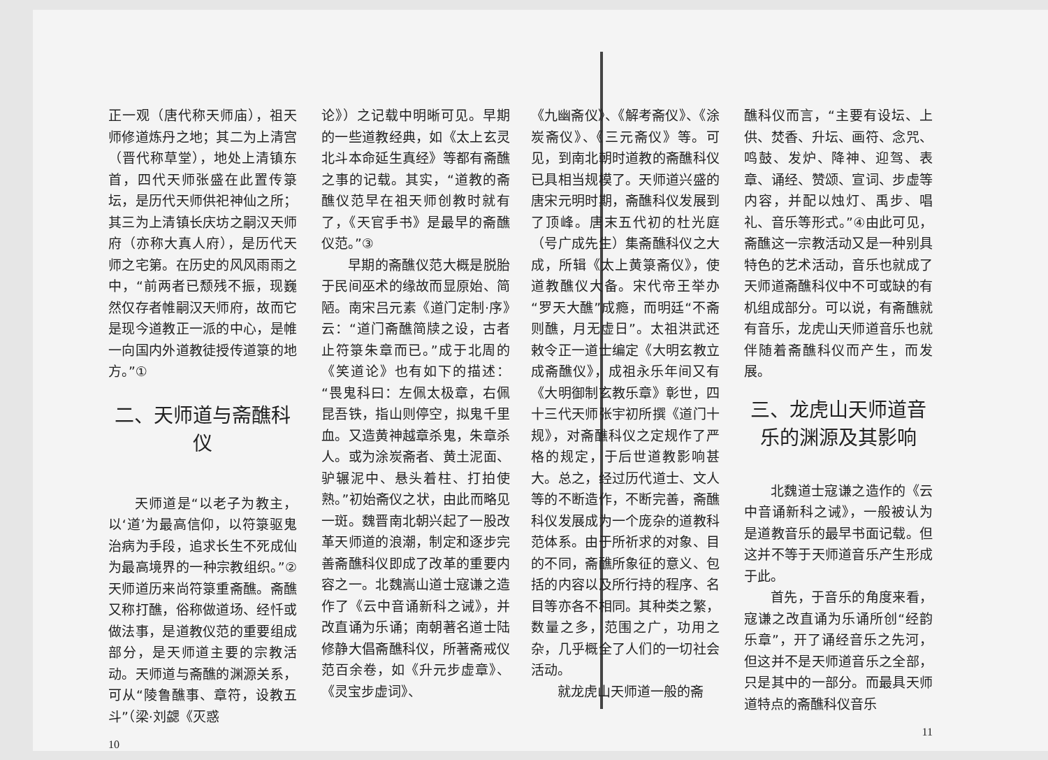正一观（唐代称天师庙），祖天师修道炼丹之地；其二为上清宫（晋代称草堂），地处上清镇东首，四代天师张盛在此置传箓坛，是历代天师供祀神仙之所；其三为上清镇长庆坊之嗣汉天师府（亦称大真人府），是历代天师之宅第。在历史的风风雨雨之中，“前两者已颓残不振，现巍然仅存者帷嗣汉天师府，故而它是现今道教正一派的中心，是帷一向国内外道教徒授传道箓的地方。”①
二、天师道与斋醮科仪
天师道是“以老子为教主，以‘道’为最高信仰，以符箓驱鬼治病为手段，追求长生不死成仙为最高境界的一种宗教组织。”②天师道历来尚符箓重斋醮。斋醮又称打醮，俗称做道场、经忏或做法事，是道教仪范的重要组成部分，是天师道主要的宗教活动。天师道与斋醮的渊源关系，可从“陵鲁醮事、章符，设教五斗”（梁·刘勰《灭惑
10
论》）之记载中明晰可见。早期的一些道教经典，如《太上玄灵北斗本命延生真经》等都有斋醮之事的记载。其实，“道教的斋醮仪范早在祖天师创教时就有了，《天官手书》是最早的斋醮仪范。”③
早期的斋醮仪范大概是脱胎于民间巫术的缘故而显原始、简陋。南宋吕元素《道门定制·序》云：“道门斋醮简牍之设，古者止符箓朱章而已。”成于北周的《笑道论》也有如下的描述：“畏鬼科曰：左佩太极章，右佩昆吾铁，指山则停空，拟鬼千里血。又造黄神越章杀鬼，朱章杀人。或为涂炭斋者、黄土泥面、驴辗泥中、悬头着柱、打拍使熟。”初始斋仪之状，由此而略见一斑。魏晋南北朝兴起了一股改革天师道的浪潮，制定和逐步完善斋醮科仪即成了改革的重要内容之一。北魏嵩山道士寇谦之造作了《云中音诵新科之诫》，并改直诵为乐诵；南朝著名道士陆修静大倡斋醮科仪，所著斋戒仪范百余卷，如《升元步虚章》、《灵宝步虚词》、
《九幽斋仪》、《解考斋仪》、《涂炭斋仪》、《三元斋仪》等。可见，到南北朝时道教的斋醮科仪已具相当规模了。天师道兴盛的唐宋元明时期，斋醮科仪发展到了顶峰。唐末五代初的杜光庭（号广成先生）集斋醮科仪之大成，所辑《太上黄箓斋仪》，使道教醮仪大备。宋代帝王举办“罗天大醮”成瘾，而明廷“不斋则醮，月无虚日”。太祖洪武还敕令正一道士编定《大明玄教立成斋醮仪》，成祖永乐年间又有《大明御制玄教乐章》彰世，四十三代天师张宇初所撰《道门十规》，对斋醮科仪之定规作了严格的规定，于后世道教影响甚大。总之，经过历代道士、文人等的不断造作，不断完善，斋醮科仪发展成为一个庞杂的道教科范体系。由于所祈求的对象、目的不同，斋醮所象征的意义、包括的内容以及所行持的程序、名目等亦各不相同。其种类之繁，数量之多，范围之广，功用之杂，几乎概全了人们的一切社会活动。
就龙虎山天师道一般的斋
醮科仪而言，“主要有设坛、上供、焚香、升坛、画符、念咒、鸣鼓、发炉、降神、迎驾、表章、诵经、赞颂、宣词、步虚等内容，并配以烛灯、禹步、唱礼、音乐等形式。”④由此可见，斋醮这一宗教活动又是一种别具特色的艺术活动，音乐也就成了天师道斋醮科仪中不可或缺的有机组成部分。可以说，有斋醮就有音乐，龙虎山天师道音乐也就伴随着斋醮科仪而产生，而发展。
三、龙虎山天师道音乐的渊源及其影响
北魏道士寇谦之造作的《云中音诵新科之诫》，一般被认为是道教音乐的最早书面记载。但这并不等于天师道音乐产生形成于此。
首先，于音乐的角度来看，寇谦之改直诵为乐诵所创“经韵乐章”，开了诵经音乐之先河，但这并不是天师道音乐之全部，只是其中的一部分。而最具天师道特点的斋醮科仪音乐
11